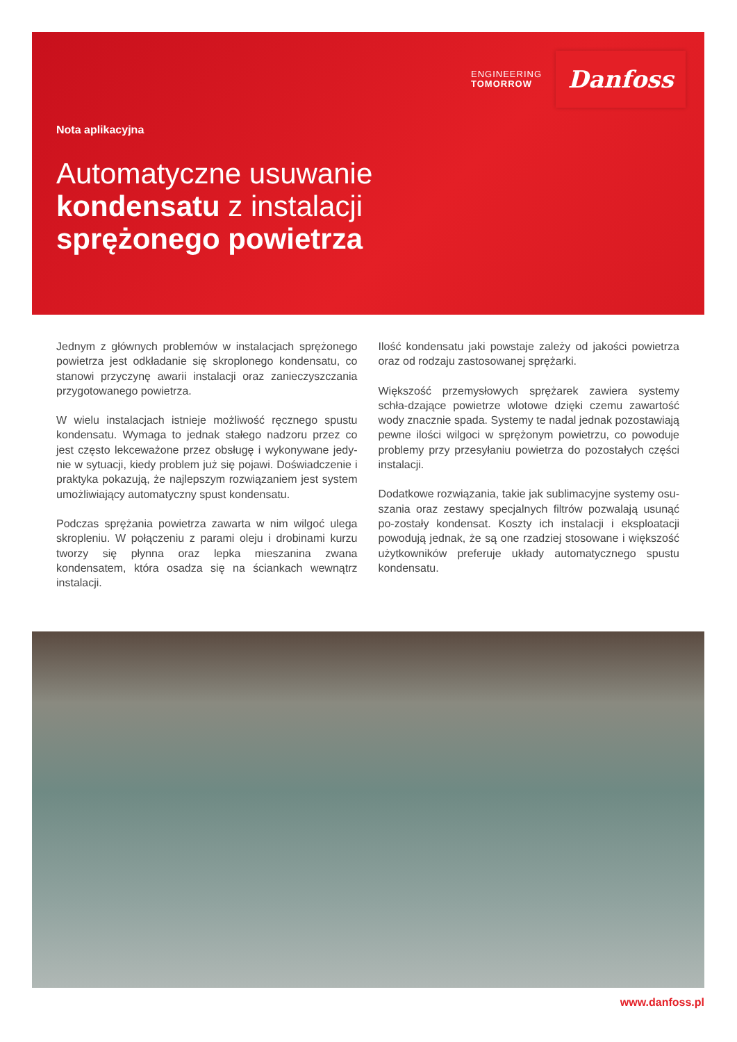ENGINEERING
TOMORROW
Danfoss
Nota aplikacyjna
Automatyczne usuwanie
kondensatu z instalacji
sprężonego powietrza
Jednym z głównych problemów w instalacjach sprężonego powietrza jest odkładanie się skroplonego kondensatu, co stanowi przyczynę awarii instalacji oraz zanieczyszczania przygotowanego powietrza.
W wielu instalacjach istnieje możliwość ręcznego spustu kondensatu. Wymaga to jednak stałego nadzoru przez co jest często lekceważone przez obsługę i wykonywane jedy-nie w sytuacji, kiedy problem już się pojawi. Doświadczenie i praktyka pokazują, że najlepszym rozwiązaniem jest system umożliwiający automatyczny spust kondensatu.
Podczas sprężania powietrza zawarta w nim wilgoć ulega skropleniu. W połączeniu z parami oleju i drobinami kurzu tworzy się płynna oraz lepka mieszanina zwana kondensatem, która osadza się na ściankach wewnątrz instalacji.
Ilość kondensatu jaki powstaje zależy od jakości powietrza oraz od rodzaju zastosowanej sprężarki.
Większość przemysłowych sprężarek zawiera systemy schła-dzające powietrze wlotowe dzięki czemu zawartość wody znacznie spada. Systemy te nadal jednak pozostawiają pewne ilości wilgoci w sprężonym powietrzu, co powoduje problemy przy przesyłaniu powietrza do pozostałych części instalacji.
Dodatkowe rozwiązania, takie jak sublimacyjne systemy osu-szania oraz zestawy specjalnych filtrów pozwalają usunąć po-zostały kondensat. Koszty ich instalacji i eksploatacji powodują jednak, że są one rzadziej stosowane i większość użytkowników preferuje układy automatycznego spustu kondensatu.
www.danfoss.pl